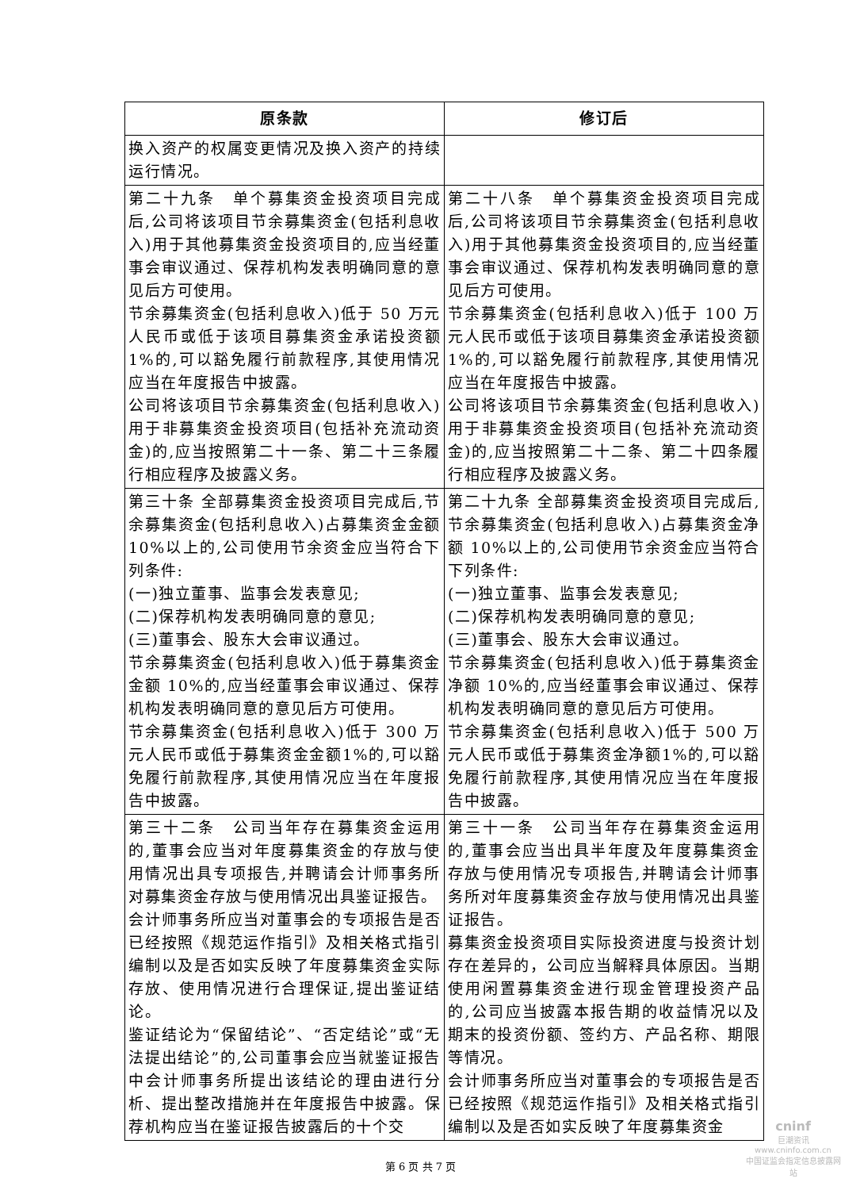| 原条款 | 修订后 |
| --- | --- |
| 换入资产的权属变更情况及换入资产的持续运行情况。 | |
| 第二十九条 单个募集资金投资项目完成后,公司将该项目节余募集资金(包括利息收入)用于其他募集资金投资项目的,应当经董事会审议通过、保荐机构发表明确同意的意见后方可使用。 节余募集资金(包括利息收入)低于 50 万元人民币或低于该项目募集资金承诺投资额 1%的,可以豁免履行前款程序,其使用情况应当在年度报告中披露。 公司将该项目节余募集资金(包括利息收入)用于非募集资金投资项目(包括补充流动资金)的,应当按照第二十一条、第二十三条履行相应程序及披露义务。 | 第二十八条 单个募集资金投资项目完成后,公司将该项目节余募集资金(包括利息收入)用于其他募集资金投资项目的,应当经董事会审议通过、保荐机构发表明确同意的意见后方可使用。 节余募集资金(包括利息收入)低于 100 万元人民币或低于该项目募集资金承诺投资额 1%的,可以豁免履行前款程序,其使用情况应当在年度报告中披露。 公司将该项目节余募集资金(包括利息收入)用于非募集资金投资项目(包括补充流动资金)的,应当按照第二十二条、第二十四条履行相应程序及披露义务。 |
| 第三十条 全部募集资金投资项目完成后,节余募集资金(包括利息收入)占募集资金金额 10%以上的,公司使用节余资金应当符合下列条件: (一)独立董事、监事会发表意见; (二)保荐机构发表明确同意的意见; (三)董事会、股东大会审议通过。 节余募集资金(包括利息收入)低于募集资金金额 10%的,应当经董事会审议通过、保荐机构发表明确同意的意见后方可使用。 节余募集资金(包括利息收入)低于 300 万元人民币或低于募集资金金额1%的,可以豁免履行前款程序,其使用情况应当在年度报告中披露。 | 第二十九条 全部募集资金投资项目完成后,节余募集资金(包括利息收入)占募集资金净额 10%以上的,公司使用节余资金应当符合下列条件: (一)独立董事、监事会发表意见; (二)保荐机构发表明确同意的意见; (三)董事会、股东大会审议通过。 节余募集资金(包括利息收入)低于募集资金净额 10%的,应当经董事会审议通过、保荐机构发表明确同意的意见后方可使用。 节余募集资金(包括利息收入)低于 500 万元人民币或低于募集资金净额1%的,可以豁免履行前款程序,其使用情况应当在年度报告中披露。 |
| 第三十二条 公司当年存在募集资金运用的,董事会应当对年度募集资金的存放与使用情况出具专项报告,并聘请会计师事务所对募集资金存放与使用情况出具鉴证报告。 会计师事务所应当对董事会的专项报告是否已经按照《规范运作指引》及相关格式指引编制以及是否如实反映了年度募集资金实际存放、使用情况进行合理保证,提出鉴证结论。 鉴证结论为“保留结论”、“否定结论”或“无法提出结论”的,公司董事会应当就鉴证报告中会计师事务所提出该结论的理由进行分析、提出整改措施并在年度报告中披露。保荐机构应当在鉴证报告披露后的十个交 | 第三十一条 公司当年存在募集资金运用的,董事会应当出具半年度及年度募集资金存放与使用情况专项报告,并聘请会计师事务所对年度募集资金存放与使用情况出具鉴证报告。 募集资金投资项目实际投资进度与投资计划存在差异的，公司应当解释具体原因。当期使用闲置募集资金进行现金管理投资产品的,公司应当披露本报告期的收益情况以及期末的投资份额、签约方、产品名称、期限等情况。 会计师事务所应当对董事会的专项报告是否已经按照《规范运作指引》及相关格式指引编制以及是否如实反映了年度募集资金 |
第 6 页 共 7 页
cninf
巨潮资讯
www.cninfo.com.cn
中国证监会指定信息披露网站